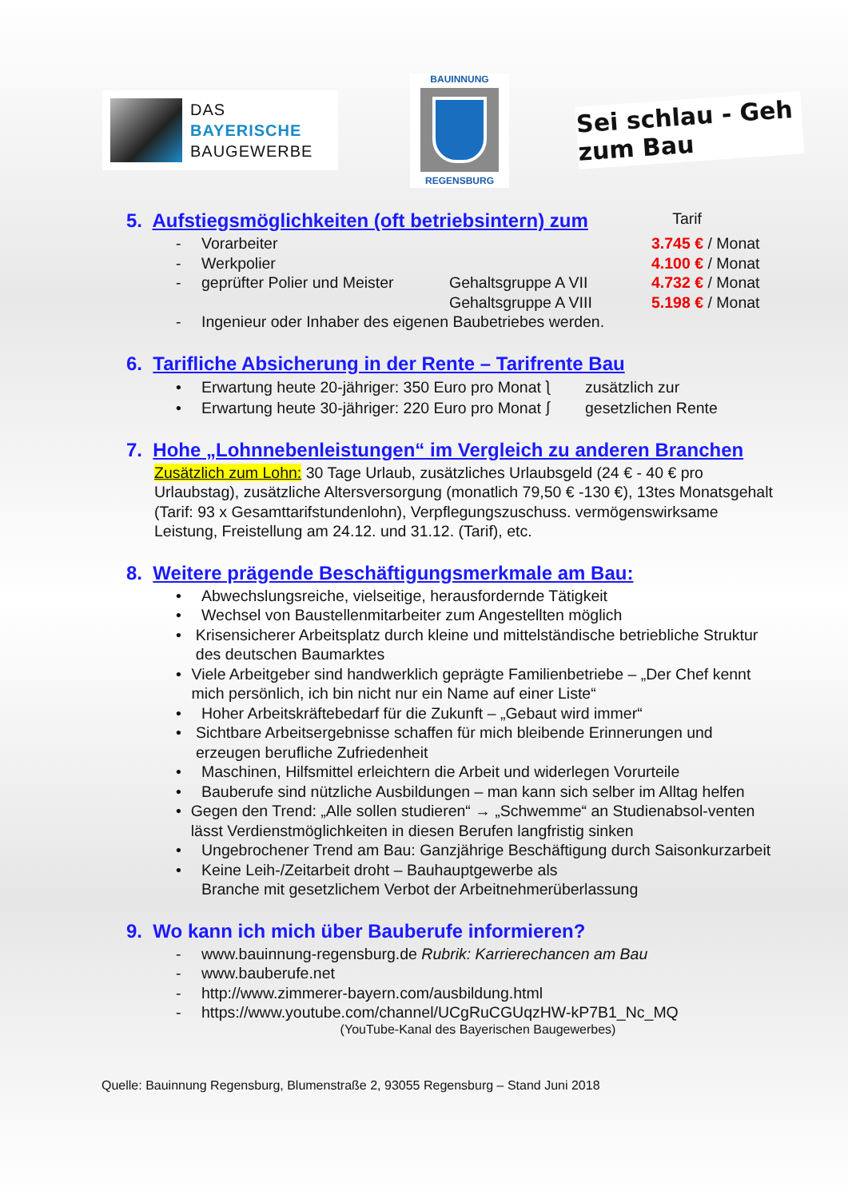DAS
BAYERISCHE
BAUGEWERBE
BAUINNUNG
REGENSBURG
Sei schlau - Geh zum Bau
5. Aufstiegsmöglichkeiten (oft betriebsintern) zum
Tarif
- Vorarbeiter 3.745 € / Monat
- Werkpolier 4.100 € / Monat
- geprüfter Polier und Meister Gehaltsgruppe A VII 4.732 € / Monat
Gehaltsgruppe A VIII 5.198 € / Monat
- Ingenieur oder Inhaber des eigenen Baubetriebes werden.
6. Tarifliche Absicherung in der Rente – Tarifrente Bau
• Erwartung heute 20-jähriger: 350 Euro pro Monat ⎱ zusätzlich zur
• Erwartung heute 30-jähriger: 220 Euro pro Monat ⎰ gesetzlichen Rente
7. Hohe „Lohnnebenleistungen“ im Vergleich zu anderen Branchen
Zusätzlich zum Lohn: 30 Tage Urlaub, zusätzliches Urlaubsgeld (24 € - 40 € pro Urlaubstag), zusätzliche Altersversorgung (monatlich 79,50 € -130 €), 13tes Monatsgehalt (Tarif: 93 x Gesamttarifstundenlohn), Verpflegungszuschuss. vermögenswirksame Leistung, Freistellung am 24.12. und 31.12. (Tarif), etc.
8. Weitere prägende Beschäftigungsmerkmale am Bau:
• Abwechslungsreiche, vielseitige, herausfordernde Tätigkeit
• Wechsel von Baustellenmitarbeiter zum Angestellten möglich
• Krisensicherer Arbeitsplatz durch kleine und mittelständische betriebliche Struktur des deutschen Baumarktes
• Viele Arbeitgeber sind handwerklich geprägte Familienbetriebe – „Der Chef kennt mich persönlich, ich bin nicht nur ein Name auf einer Liste“
• Hoher Arbeitskräftebedarf für die Zukunft – „Gebaut wird immer“
• Sichtbare Arbeitsergebnisse schaffen für mich bleibende Erinnerungen und erzeugen berufliche Zufriedenheit
• Maschinen, Hilfsmittel erleichtern die Arbeit und widerlegen Vorurteile
• Bauberufe sind nützliche Ausbildungen – man kann sich selber im Alltag helfen
• Gegen den Trend: „Alle sollen studieren“ → „Schwemme“ an Studienabsol-venten lässt Verdienstmöglichkeiten in diesen Berufen langfristig sinken
• Ungebrochener Trend am Bau: Ganzjährige Beschäftigung durch Saisonkurzarbeit
• Keine Leih-/Zeitarbeit droht – Bauhauptgewerbe als
Branche mit gesetzlichem Verbot der Arbeitnehmerüberlassung
9. Wo kann ich mich über Bauberufe informieren?
- www.bauinnung-regensburg.de Rubrik: Karrierechancen am Bau
- www.bauberufe.net
- http://www.zimmerer-bayern.com/ausbildung.html
- https://www.youtube.com/channel/UCgRuCGUqzHW-kP7B1_Nc_MQ
(YouTube-Kanal des Bayerischen Baugewerbes)
Quelle: Bauinnung Regensburg, Blumenstraße 2, 93055 Regensburg – Stand Juni 2018